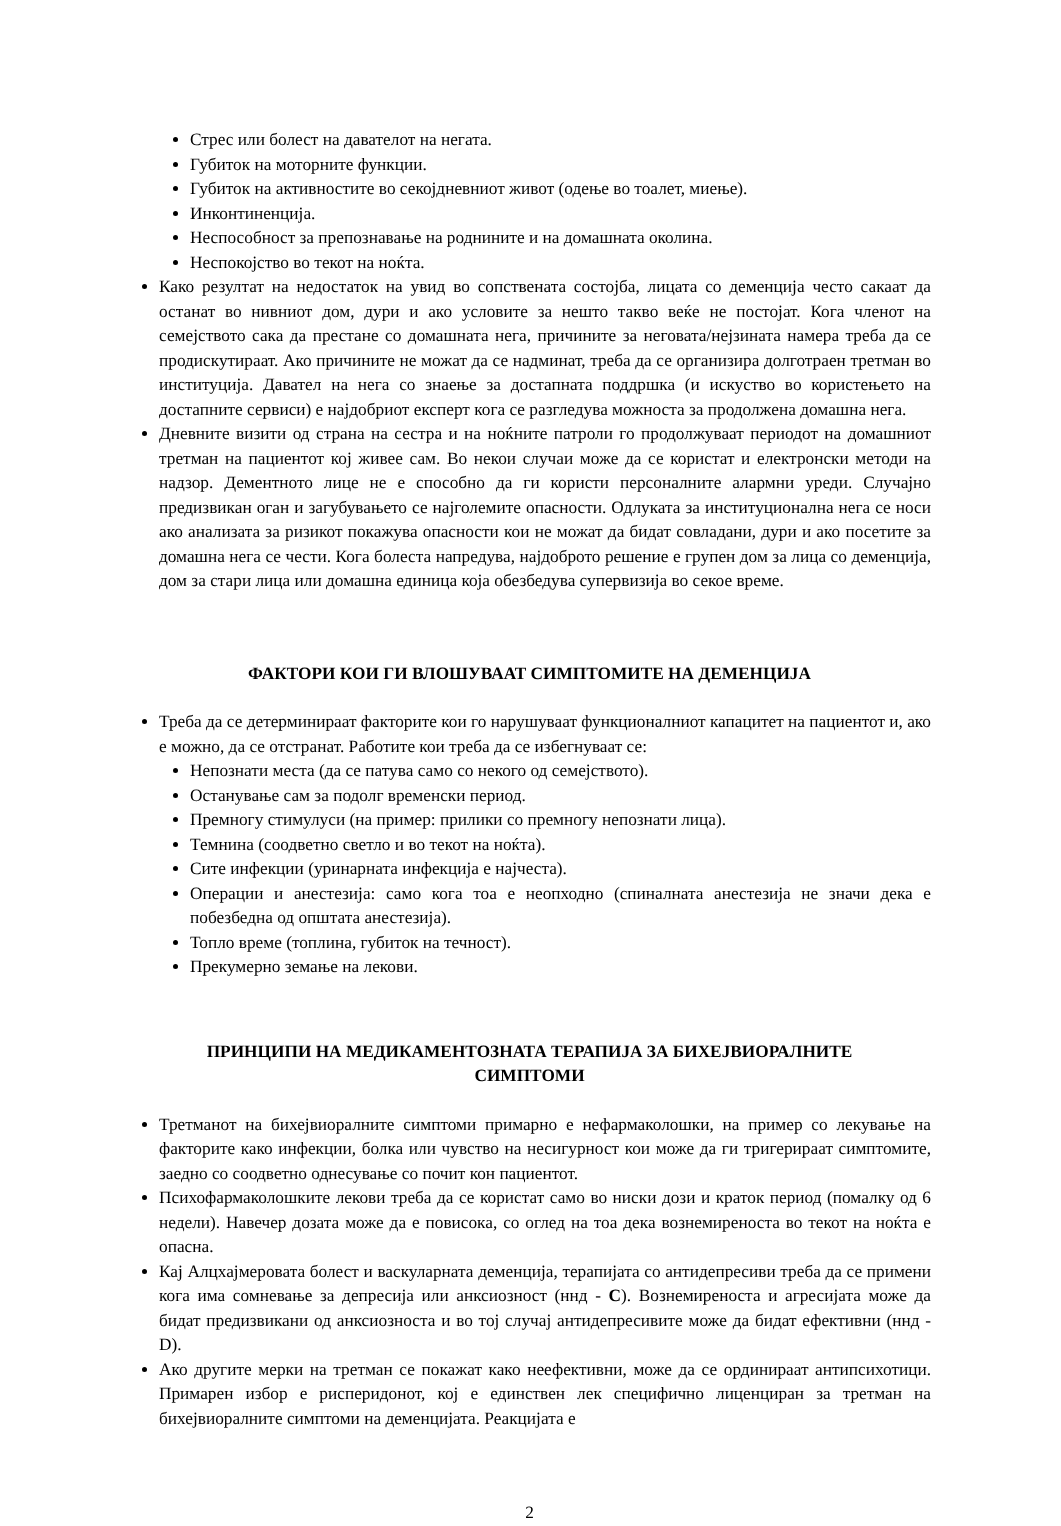Стрес или болест на давателот на негата.
Губиток на моторните функции.
Губиток на активностите во секојдневниот живот (одење во тоалет, миење).
Инконтиненција.
Неспособност за препознавање на роднините и на домашната околина.
Неспокојство во текот на ноќта.
Како резултат на недостаток на увид во сопствената состојба, лицата со деменција често сакаат да останат во нивниот дом, дури и ако условите за нешто такво веќе не постојат. Кога членот на семејството сака да престане со домашната нега, причините за неговата/нејзината намера треба да се продискутираат. Ако причините не можат да се надминат, треба да се организира долготраен третман во институција. Давател на нега со знаење за достапната поддршка (и искуство во користењето на достапните сервиси) е најдобриот експерт кога се разгледува можноста за продолжена домашна нега.
Дневните визити од страна на сестра и на ноќните патроли го продолжуваат периодот на домашниот третман на пациентот кој живее сам. Во некои случаи може да се користат и електронски методи на надзор. Дементното лице не е способно да ги користи персоналните алармни уреди. Случајно предизвикан оган и загубувањето се најголемите опасности. Одлуката за институционална нега се носи ако анализата за ризикот покажува опасности кои не можат да бидат совладани, дури и ако посетите за домашна нега се чести. Кога болеста напредува, најдоброто решение е групен дом за лица со деменција, дом за стари лица или домашна единица која обезбедува супервизија во секое време.
ФАКТОРИ КОИ ГИ ВЛОШУВААТ СИМПТОМИТЕ НА ДЕМЕНЦИЈА
Треба да се детерминираат факторите кои го нарушуваат функционалниот капацитет на пациентот и, ако е можно, да се отстранат. Работите кои треба да се избегнуваат се:
Непознати места (да се патува само со некого од семејството).
Останување сам за подолг временски период.
Премногу стимулуси (на пример: прилики со премногу непознати лица).
Темнина (соодветно светло и во текот на ноќта).
Сите инфекции (уринарната инфекција е најчеста).
Операции и анестезија: само кога тоа е неопходно (спиналната анестезија не значи дека е побезбедна од општата анестезија).
Топло време (топлина, губиток на течност).
Прекумерно земање на лекови.
ПРИНЦИПИ НА МЕДИКАМЕНТОЗНАТА ТЕРАПИЈА ЗА БИХЕЈВИОРАЛНИТЕ
СИМПТОМИ
Третманот на бихејвиоралните симптоми примарно е нефармаколошки, на пример со лекување на факторите како инфекции, болка или чувство на несигурност кои може да ги тригерираат симптомите, заедно со соодветно однесување со почит кон пациентот.
Психофармаколошките лекови треба да се користат само во ниски дози и краток период (помалку од 6 недели). Навечер дозата може да е повисока, со оглед на тоа дека вознемиреноста во текот на ноќта е опасна.
Кај Алцхајмеровата болест и васкуларната деменција, терапијата со антидепресиви треба да се примени кога има сомневање за депресија или анксиозност (ннд - C). Вознемиреноста и агресијата може да бидат предизвикани од анксиозноста и во тој случај антидепресивите може да бидат ефективни (ннд - D).
Ако другите мерки на третман се покажат како неефективни, може да се ординираат антипсихотици. Примарен избор е рисперидонот, кој е единствен лек специфично лиценциран за третман на бихејвиоралните симптоми на деменцијата. Реакцијата е
2